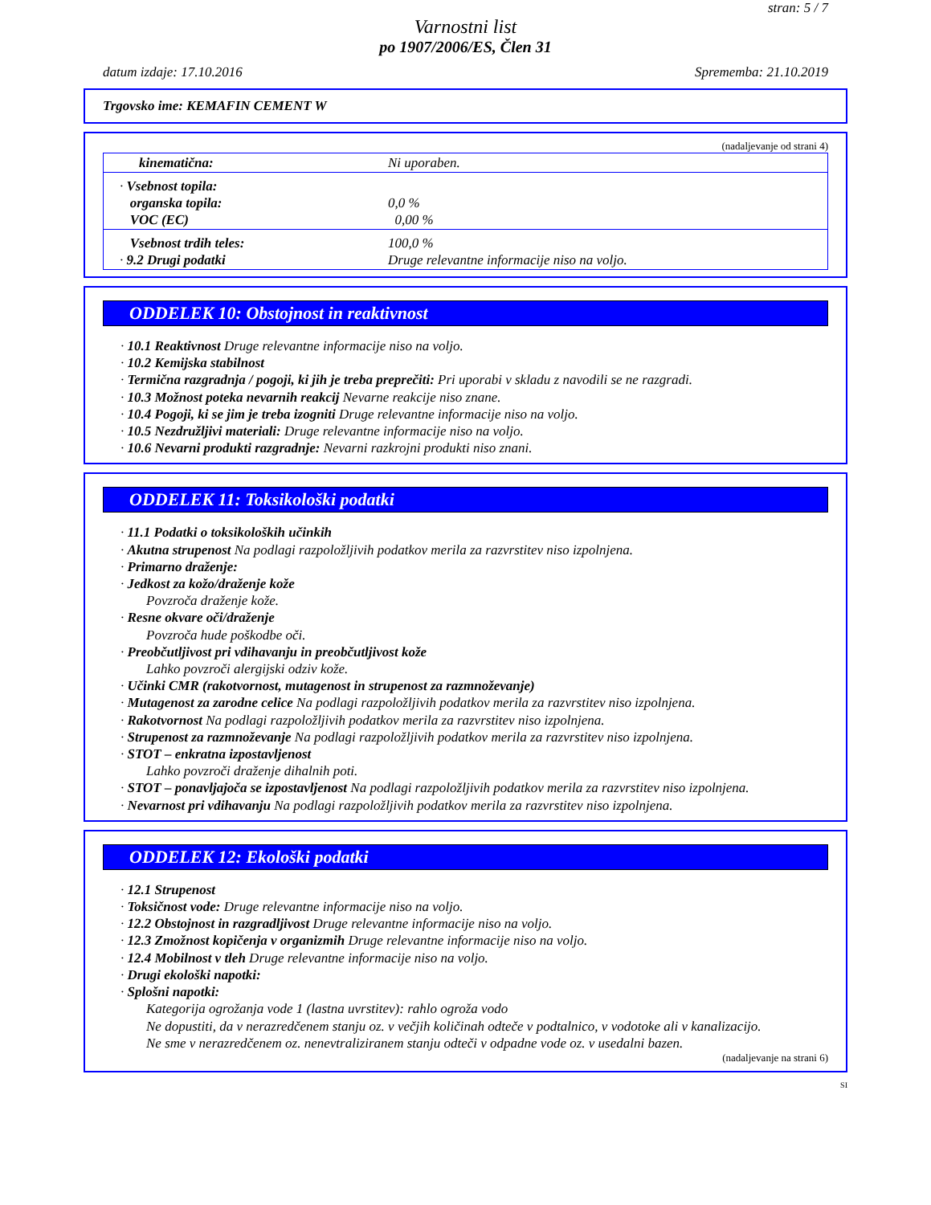stran: 5 / 7
Varnostni list
po 1907/2006/ES, Člen 31
datum izdaje: 17.10.2016 Sprememba: 21.10.2019
Trgovsko ime: KEMAFIN CEMENT W
(nadaljevanje od strani 4)
| kinematična: | Ni uporaben. |
| · Vsebnost topila: organska topila: VOC (EC) | 0,0 % 0,00 % |
| Vsebnost trdih teles: · 9.2 Drugi podatki | 100,0 % Druge relevantne informacije niso na voljo. |
ODDELEK 10: Obstojnost in reaktivnost
· 10.1 Reaktivnost Druge relevantne informacije niso na voljo.
· 10.2 Kemijska stabilnost
· Termična razgradnja / pogoji, ki jih je treba preprečiti: Pri uporabi v skladu z navodili se ne razgradi.
· 10.3 Možnost poteka nevarnih reakcij Nevarne reakcije niso znane.
· 10.4 Pogoji, ki se jim je treba izogniti Druge relevantne informacije niso na voljo.
· 10.5 Nezdružljivi materiali: Druge relevantne informacije niso na voljo.
· 10.6 Nevarni produkti razgradnje: Nevarni razkrojni produkti niso znani.
ODDELEK 11: Toksikološki podatki
· 11.1 Podatki o toksikoloških učinkih
· Akutna strupenost Na podlagi razpoložljivih podatkov merila za razvrstitev niso izpolnjena.
· Primarno draženje:
· Jedkost za kožo/draženje kože
Povzroča draženje kože.
· Resne okvare oči/draženje
Povzroča hude poškodbe oči.
· Preobčutljivost pri vdihavanju in preobčutljivost kože
Lahko povzroči alergijski odziv kože.
· Učinki CMR (rakotvornost, mutagenost in strupenost za razmnoževanje)
· Mutagenost za zarodne celice Na podlagi razpoložljivih podatkov merila za razvrstitev niso izpolnjena.
· Rakotvornost Na podlagi razpoložljivih podatkov merila za razvrstitev niso izpolnjena.
· Strupenost za razmnoževanje Na podlagi razpoložljivih podatkov merila za razvrstitev niso izpolnjena.
· STOT – enkratna izpostavljenost
Lahko povzroči draženje dihalnih poti.
· STOT – ponavljajoča se izpostavljenost Na podlagi razpoložljivih podatkov merila za razvrstitev niso izpolnjena.
· Nevarnost pri vdihavanju Na podlagi razpoložljivih podatkov merila za razvrstitev niso izpolnjena.
ODDELEK 12: Ekološki podatki
· 12.1 Strupenost
· Toksičnost vode: Druge relevantne informacije niso na voljo.
· 12.2 Obstojnost in razgradljivost Druge relevantne informacije niso na voljo.
· 12.3 Zmožnost kopičenja v organizmih Druge relevantne informacije niso na voljo.
· 12.4 Mobilnost v tleh Druge relevantne informacije niso na voljo.
· Drugi ekološki napotki:
· Splošni napotki:
Kategorija ogrožanja vode 1 (lastna uvrstitev): rahlo ogroža vodo
Ne dopustiti, da v nerazredčenem stanju oz. v večjih količinah odteče v podtalnico, v vodotoke ali v kanalizacijo.
Ne sme v nerazredčenem oz. nenevtraliziranem stanju odteči v odpadne vode oz. v usedalni bazen.
(nadaljevanje na strani 6)
SI